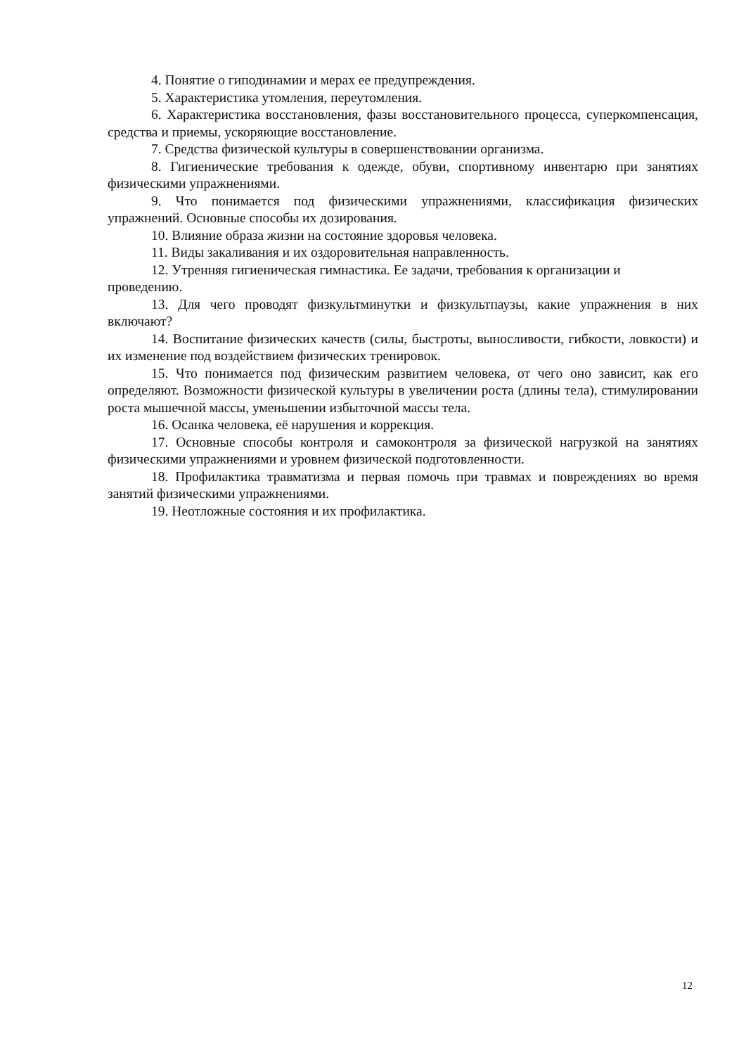4. Понятие о гиподинамии и мерах ее предупреждения.
5. Характеристика утомления, переутомления.
6. Характеристика восстановления, фазы восстановительного процесса, суперкомпенсация, средства и приемы, ускоряющие восстановление.
7. Средства физической культуры в совершенствовании организма.
8. Гигиенические требования к одежде, обуви, спортивному инвентарю при занятиях физическими упражнениями.
9. Что понимается под физическими упражнениями, классификация физических упражнений. Основные способы их дозирования.
10. Влияние образа жизни на состояние здоровья человека.
11. Виды закаливания и их оздоровительная направленность.
12. Утренняя гигиеническая гимнастика. Ее задачи, требования к организации и проведению.
13. Для чего проводят физкультминутки и физкультпаузы, какие упражнения в них включают?
14. Воспитание физических качеств (силы, быстроты, выносливости, гибкости, ловкости) и их изменение под воздействием физических тренировок.
15. Что понимается под физическим развитием человека, от чего оно зависит, как его определяют. Возможности физической культуры в увеличении роста (длины тела), стимулировании роста мышечной массы, уменьшении избыточной массы тела.
16. Осанка человека, её нарушения и коррекция.
17. Основные способы контроля и самоконтроля за физической нагрузкой на занятиях физическими упражнениями и уровнем физической подготовленности.
18. Профилактика травматизма и первая помочь при травмах и повреждениях во время занятий физическими упражнениями.
19. Неотложные состояния и их профилактика.
12